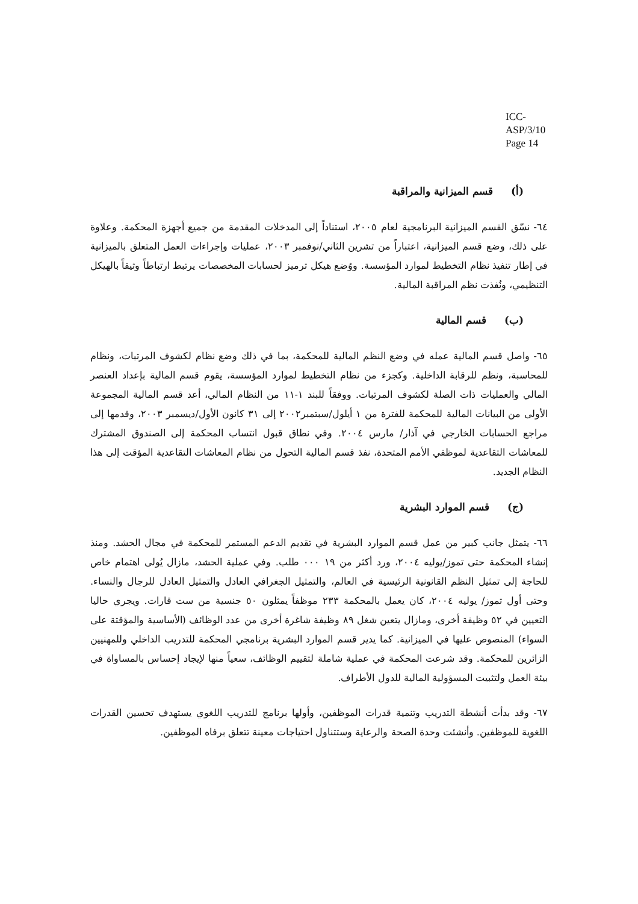ICC-ASP/3/10
Page 14
(أ) قسم الميزانية والمراقبة
٦٤- نسّق القسم الميزانية البرنامجية لعام ٢٠٠٥، استناداً إلى المدخلات المقدمة من جميع أجهزة المحكمة. وعلاوة على ذلك، وضع قسم الميزانية، اعتباراً من تشرين الثاني/نوفمبر ٢٠٠٣، عمليات وإجراءات العمل المتعلق بالميزانية في إطار تنفيذ نظام التخطيط لموارد المؤسسة. ووُضع هيكل ترميز لحسابات المخصصات يرتبط ارتباطاً وثيقاً بالهيكل التنظيمي، ونُفذت نظم المراقبة المالية.
(ب) قسم المالية
٦٥- واصل قسم المالية عمله في وضع النظم المالية للمحكمة، بما في ذلك وضع نظام لكشوف المرتبات، ونظام للمحاسبة، ونظم للرقابة الداخلية. وكجزء من نظام التخطيط لموارد المؤسسة، يقوم قسم المالية بإعداد العنصر المالي والعمليات ذات الصلة لكشوف المرتبات. ووفقاً للبند ١-١١ من النظام المالي، أعد قسم المالية المجموعة الأولى من البيانات المالية للمحكمة للفترة من ١ أيلول/سبتمبر٢٠٠٢ إلى ٣١ كانون الأول/ديسمبر ٢٠٠٣، وقدمها إلى مراجع الحسابات الخارجي في آذار/ مارس ٢٠٠٤. وفي نطاق قبول انتساب المحكمة إلى الصندوق المشترك للمعاشات التقاعدية لموظفي الأمم المتحدة، نفذ قسم المالية التحول من نظام المعاشات التقاعدية المؤقت إلى هذا النظام الجديد.
(ج) قسم الموارد البشرية
٦٦- يتمثل جانب كبير من عمل قسم الموارد البشرية في تقديم الدعم المستمر للمحكمة في مجال الحشد. ومنذ إنشاء المحكمة حتى تموز/يوليه ٢٠٠٤، ورد أكثر من ١٩ ٠٠٠ طلب. وفي عملية الحشد، مازال يُولى اهتمام خاص للحاجة إلى تمثيل النظم القانونية الرئيسية في العالم، والتمثيل الجغرافي العادل والتمثيل العادل للرجال والنساء. وحتى أول تموز/ يوليه ٢٠٠٤، كان يعمل بالمحكمة ٢٣٣ موظفاً يمثلون ٥٠ جنسية من ست قارات. ويجري حاليا التعيين في ٥٢ وظيفة أخرى، ومازال يتعين شغل ٨٩ وظيفة شاغرة أخرى من عدد الوظائف (الأساسية والمؤقتة على السواء) المنصوص عليها في الميزانية. كما يدير قسم الموارد البشرية برنامجي المحكمة للتدريب الداخلي وللمهنيين الزائرين للمحكمة. وقد شرعت المحكمة في عملية شاملة لتقييم الوظائف، سعياً منها لإيجاد إحساس بالمساواة في بيئة العمل ولتثبيت المسؤولية المالية للدول الأطراف.
٦٧- وقد بدأت أنشطة التدريب وتنمية قدرات الموظفين، وأولها برنامج للتدريب اللغوي يستهدف تحسين القدرات اللغوية للموظفين. وأنشئت وحدة الصحة والرعاية وستتناول احتياجات معينة تتعلق برفاه الموظفين.